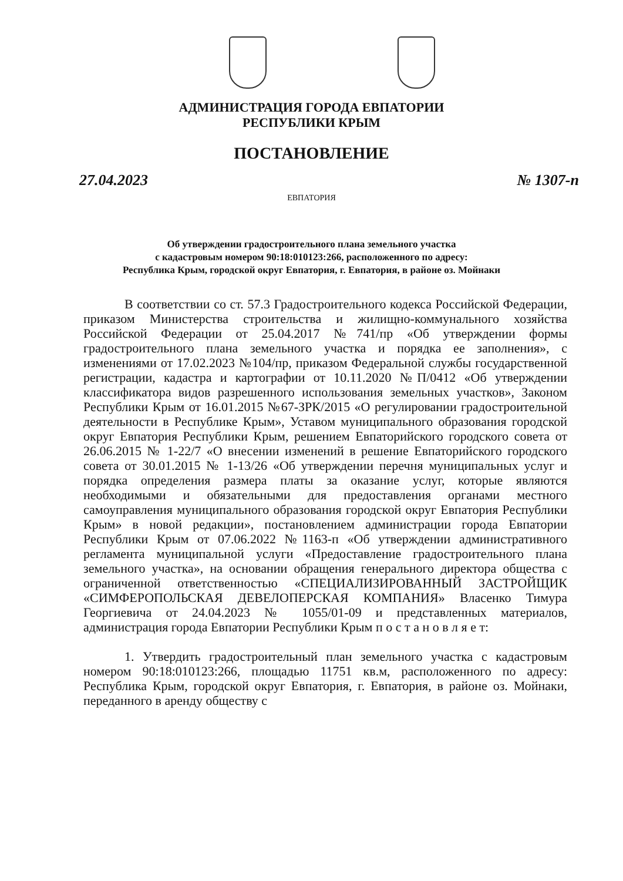АДМИНИСТРАЦИЯ ГОРОДА ЕВПАТОРИИ
РЕСПУБЛИКИ КРЫМ
ПОСТАНОВЛЕНИЕ
27.04.2023 № 1307-п
ЕВПАТОРИЯ
Об утверждении градостроительного плана земельного участка
с кадастровым номером 90:18:010123:266, расположенного по адресу:
Республика Крым, городской округ Евпатория, г. Евпатория, в районе оз. Мойнаки
В соответствии со ст. 57.3 Градостроительного кодекса Российской Федерации, приказом Министерства строительства и жилищно-коммунального хозяйства Российской Федерации от 25.04.2017 №741/пр «Об утверждении формы градостроительного плана земельного участка и порядка ее заполнения», с изменениями от 17.02.2023 №104/пр, приказом Федеральной службы государственной регистрации, кадастра и картографии от 10.11.2020 №П/0412 «Об утверждении классификатора видов разрешенного использования земельных участков», Законом Республики Крым от 16.01.2015 №67-ЗРК/2015 «О регулировании градостроительной деятельности в Республике Крым», Уставом муниципального образования городской округ Евпатория Республики Крым, решением Евпаторийского городского совета от 26.06.2015 № 1-22/7 «О внесении изменений в решение Евпаторийского городского совета от 30.01.2015 № 1-13/26 «Об утверждении перечня муниципальных услуг и порядка определения размера платы за оказание услуг, которые являются необходимыми и обязательными для предоставления органами местного самоуправления муниципального образования городской округ Евпатория Республики Крым» в новой редакции», постановлением администрации города Евпатории Республики Крым от 07.06.2022 №1163-п «Об утверждении административного регламента муниципальной услуги «Предоставление градостроительного плана земельного участка», на основании обращения генерального директора общества с ограниченной ответственностью «СПЕЦИАЛИЗИРОВАННЫЙ ЗАСТРОЙЩИК «СИМФЕРОПОЛЬСКАЯ ДЕВЕЛОПЕРСКАЯ КОМПАНИЯ» Власенко Тимура Георгиевича от 24.04.2023 № 1055/01-09 и представленных материалов, администрация города Евпатории Республики Крым п о с т а н о в л я е т:
1. Утвердить градостроительный план земельного участка с кадастровым номером 90:18:010123:266, площадью 11751 кв.м, расположенного по адресу: Республика Крым, городской округ Евпатория, г. Евпатория, в районе оз. Мойнаки, переданного в аренду обществу с